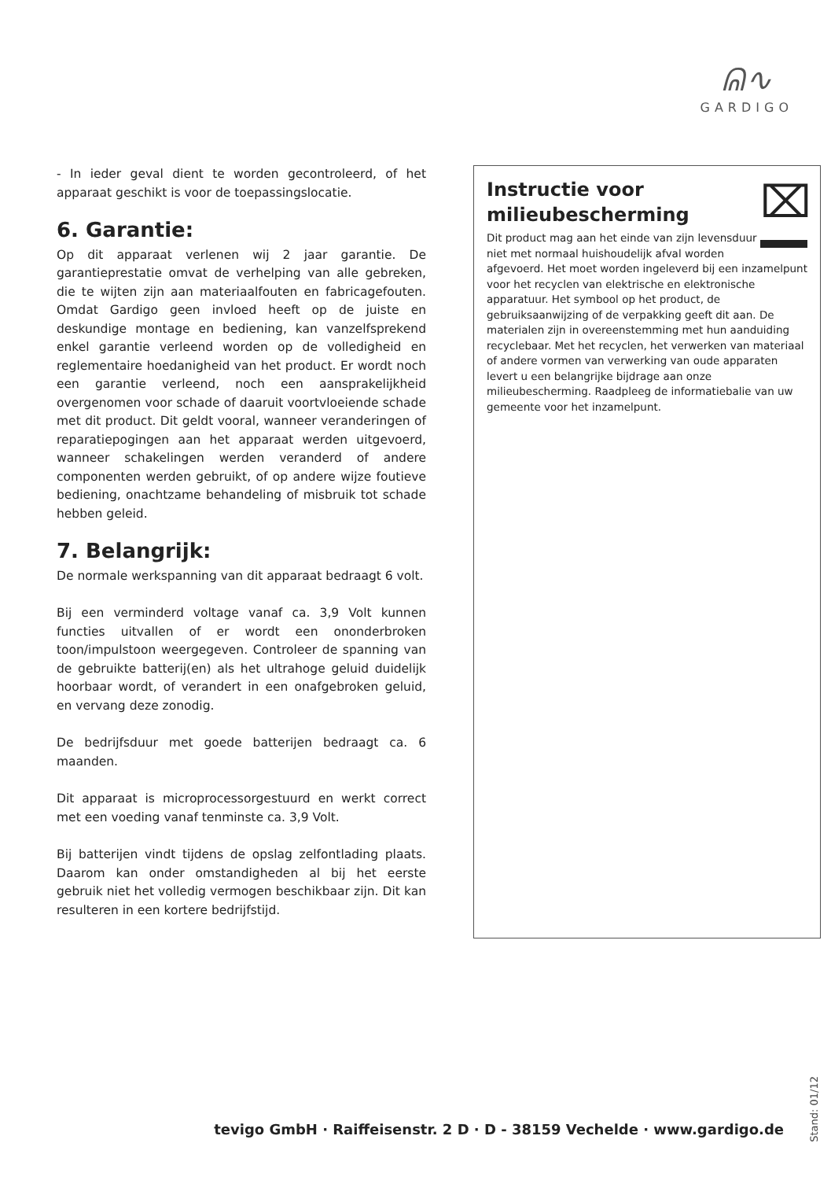ᕱ∿
GARDIGO
- In ieder geval dient te worden gecontroleerd, of het apparaat geschikt is voor de toepassingslocatie.
6. Garantie:
Op dit apparaat verlenen wij 2 jaar garantie. De garantieprestatie omvat de verhelping van alle gebreken, die te wijten zijn aan materiaalfouten en fabricagefouten. Omdat Gardigo geen invloed heeft op de juiste en deskundige montage en bediening, kan vanzelfsprekend enkel garantie verleend worden op de volledigheid en reglementaire hoedanigheid van het product. Er wordt noch een garantie verleend, noch een aansprakelijkheid overgenomen voor schade of daaruit voortvloeiende schade met dit product. Dit geldt vooral, wanneer veranderingen of reparatiepogingen aan het apparaat werden uitgevoerd, wanneer schakelingen werden veranderd of andere componenten werden gebruikt, of op andere wijze foutieve bediening, onachtzame behandeling of misbruik tot schade hebben geleid.
7. Belangrijk:
De normale werkspanning van dit apparaat bedraagt 6 volt.
Bij een verminderd voltage vanaf ca. 3,9 Volt kunnen functies uitvallen of er wordt een ononderbroken toon/impulstoon weergegeven. Controleer de spanning van de gebruikte batterij(en) als het ultrahoge geluid duidelijk hoorbaar wordt, of verandert in een onafgebroken geluid, en vervang deze zonodig.
De bedrijfsduur met goede batterijen bedraagt ca. 6 maanden.
Dit apparaat is microprocessorgestuurd en werkt correct met een voeding vanaf tenminste ca. 3,9 Volt.
Bij batterijen vindt tijdens de opslag zelfontlading plaats. Daarom kan onder omstandigheden al bij het eerste gebruik niet het volledig vermogen beschikbaar zijn. Dit kan resulteren in een kortere bedrijfstijd.
⌧
Instructie voor milieubescherming
Dit product mag aan het einde van zijn levensduur niet met normaal huishoudelijk afval worden afgevoerd. Het moet worden ingeleverd bij een inzamelpunt voor het recyclen van elektrische en elektronische apparatuur. Het symbool op het product, de gebruiksaanwijzing of de verpakking geeft dit aan. De materialen zijn in overeenstemming met hun aanduiding recyclebaar. Met het recyclen, het verwerken van materiaal of andere vormen van verwerking van oude apparaten levert u een belangrijke bijdrage aan onze milieubescherming. Raadpleeg de informatiebalie van uw gemeente voor het inzamelpunt.
tevigo GmbH · Raiffeisenstr. 2 D · D - 38159 Vechelde · www.gardigo.de
Stand: 01/12